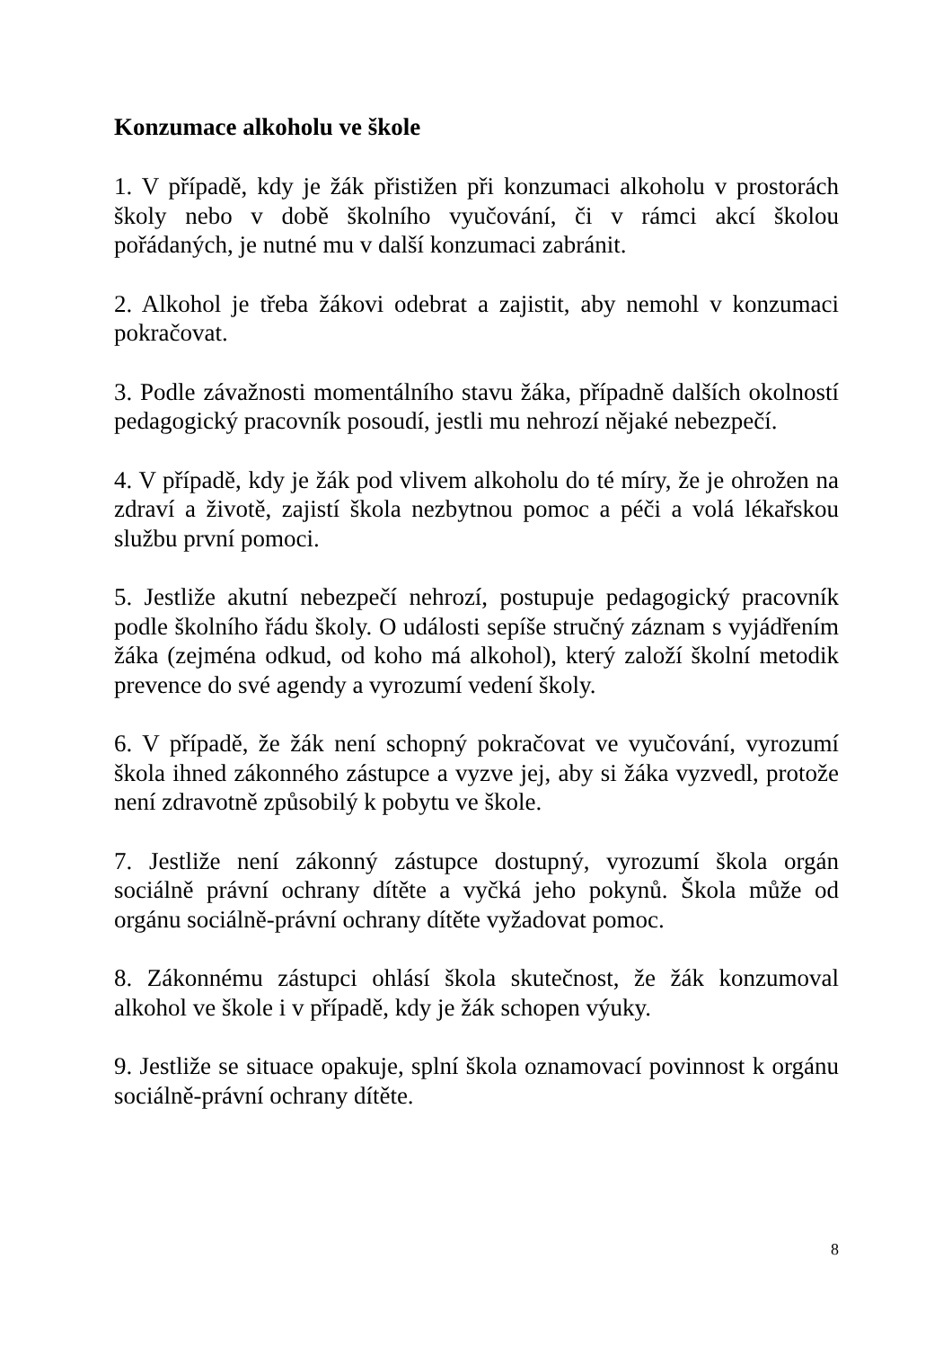Konzumace alkoholu ve škole
1. V případě, kdy je žák přistižen při konzumaci alkoholu v prostorách školy nebo v době školního vyučování, či v rámci akcí školou pořádaných, je nutné mu v další konzumaci zabránit.
2. Alkohol je třeba žákovi odebrat a zajistit, aby nemohl v konzumaci pokračovat.
3. Podle závažnosti momentálního stavu žáka, případně dalších okolností pedagogický pracovník posoudí, jestli mu nehrozí nějaké nebezpečí.
4. V případě, kdy je žák pod vlivem alkoholu do té míry, že je ohrožen na zdraví a životě, zajistí škola nezbytnou pomoc a péči a volá lékařskou službu první pomoci.
5. Jestliže akutní nebezpečí nehrozí, postupuje pedagogický pracovník podle školního řádu školy. O události sepíše stručný záznam s vyjádřením žáka (zejména odkud, od koho má alkohol), který založí školní metodik prevence do své agendy a vyrozumí vedení školy.
6. V případě, že žák není schopný pokračovat ve vyučování, vyrozumí škola ihned zákonného zástupce a vyzve jej, aby si žáka vyzvedl, protože není zdravotně způsobilý k pobytu ve škole.
7. Jestliže není zákonný zástupce dostupný, vyrozumí škola orgán sociálně právní ochrany dítěte a vyčká jeho pokynů. Škola může od orgánu sociálně-právní ochrany dítěte vyžadovat pomoc.
8. Zákonnému zástupci ohlásí škola skutečnost, že žák konzumoval alkohol ve škole i v případě, kdy je žák schopen výuky.
9. Jestliže se situace opakuje, splní škola oznamovací povinnost k orgánu sociálně-právní ochrany dítěte.
8